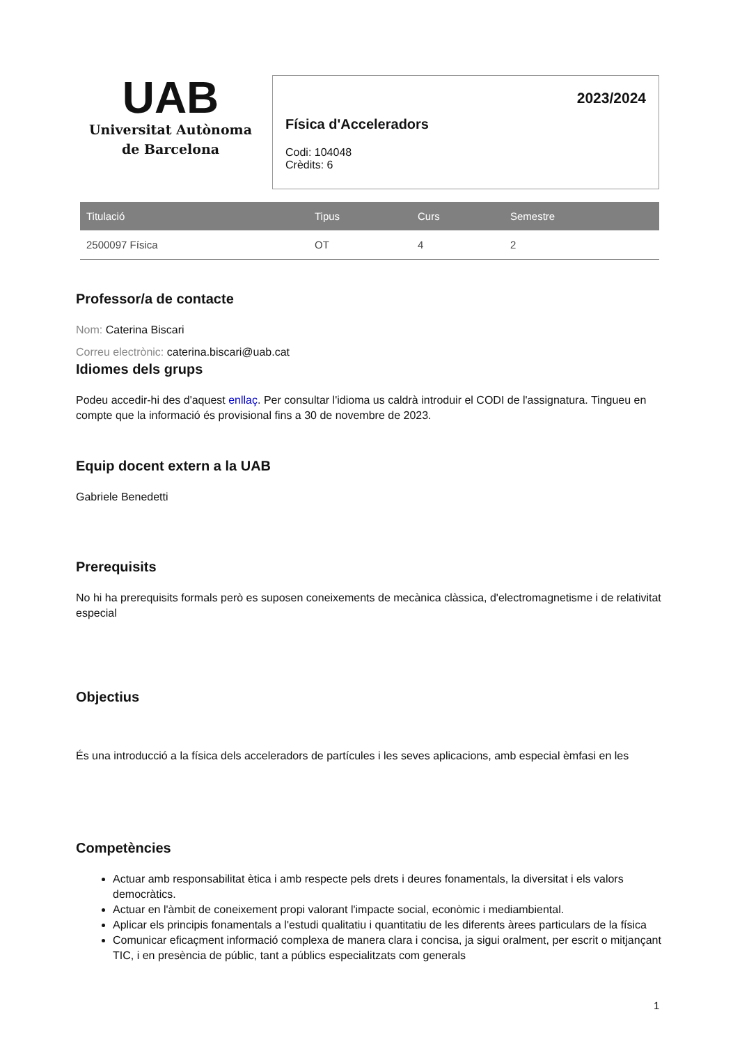UAB
Universitat Autònoma
de Barcelona
2023/2024
Física d'Acceleradors
Codi: 104048
Crèdits: 6
| Titulació | Tipus | Curs | Semestre |
| --- | --- | --- | --- |
| 2500097 Física | OT | 4 | 2 |
Professor/a de contacte
Nom: Caterina Biscari
Correu electrònic: caterina.biscari@uab.cat
Idiomes dels grups
Podeu accedir-hi des d'aquest enllaç. Per consultar l'idioma us caldrà introduir el CODI de l'assignatura. Tingueu en compte que la informació és provisional fins a 30 de novembre de 2023.
Equip docent extern a la UAB
Gabriele Benedetti
Prerequisits
No hi ha prerequisits formals però es suposen coneixements de mecànica clàssica, d'electromagnetisme i de relativitat especial
Objectius
És una introducció a la física dels acceleradors de partícules i les seves aplicacions, amb especial èmfasi en les
Competències
Actuar amb responsabilitat ètica i amb respecte pels drets i deures fonamentals, la diversitat i els valors democràtics.
Actuar en l'àmbit de coneixement propi valorant l'impacte social, econòmic i mediambiental.
Aplicar els principis fonamentals a l'estudi qualitatiu i quantitatiu de les diferents àrees particulars de la física
Comunicar eficaçment informació complexa de manera clara i concisa, ja sigui oralment, per escrit o mitjançant TIC, i en presència de públic, tant a públics especialitzats com generals
1